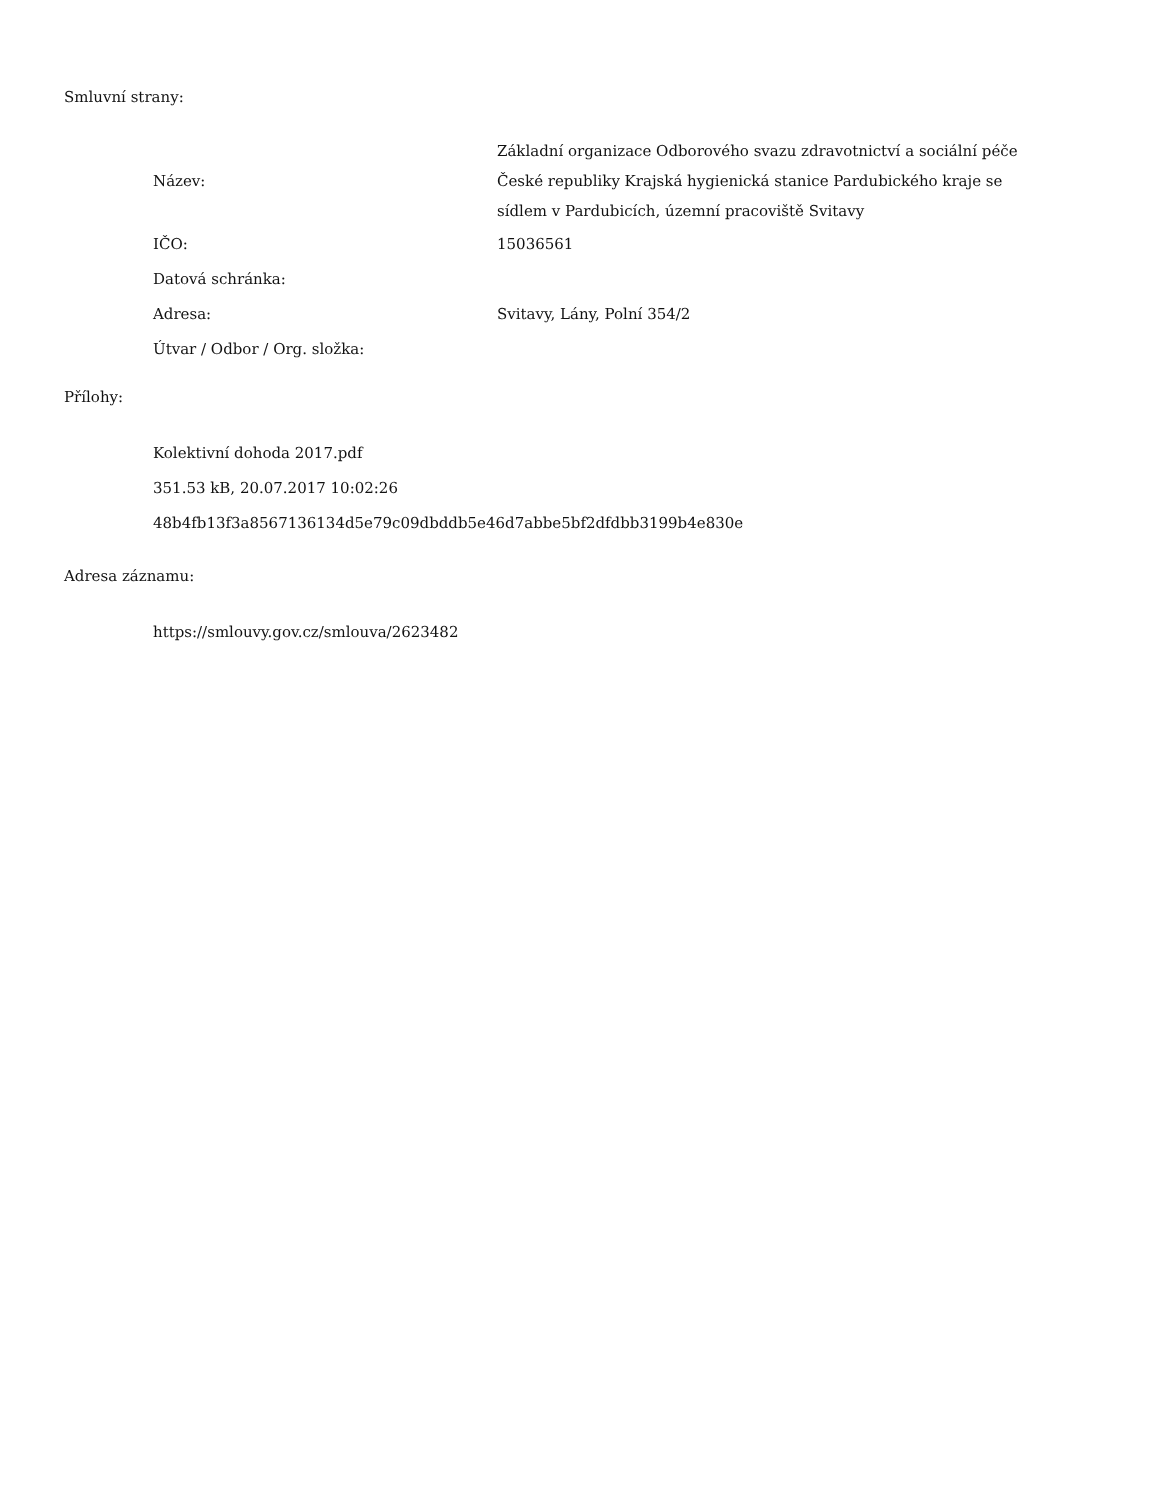Smluvní strany:
| Název: | Základní organizace Odborového svazu zdravotnictví a sociální péče České republiky Krajská hygienická stanice Pardubického kraje se sídlem v Pardubicích, územní pracoviště Svitavy |
| IČO: | 15036561 |
| Datová schránka: | |
| Adresa: | Svitavy, Lány, Polní 354/2 |
| Útvar / Odbor / Org. složka: | |
Přílohy:
Kolektivní dohoda 2017.pdf
351.53 kB, 20.07.2017 10:02:26
48b4fb13f3a8567136134d5e79c09dbddb5e46d7abbe5bf2dfdbb3199b4e830e
Adresa záznamu:
https://smlouvy.gov.cz/smlouva/2623482